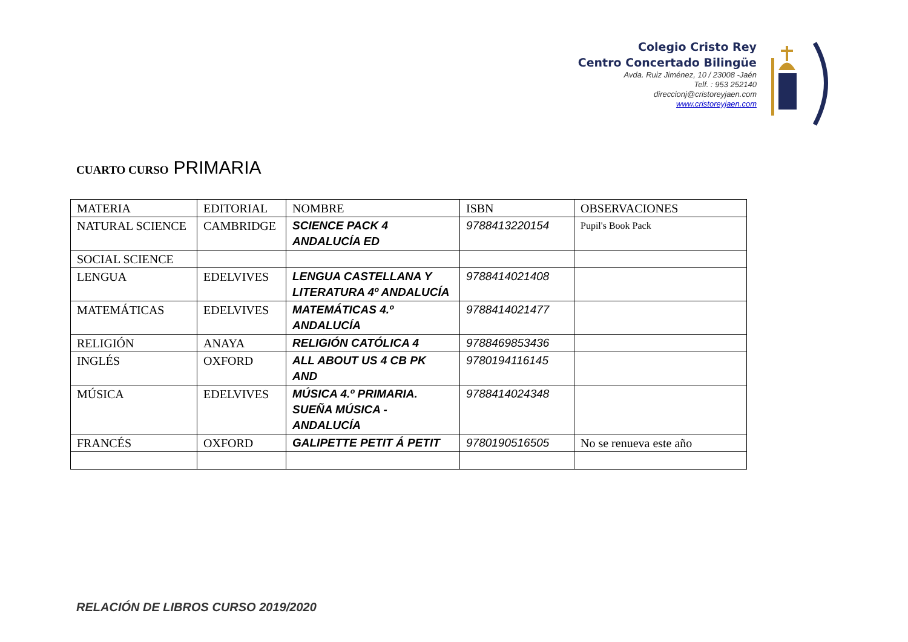Colegio Cristo Rey
Centro Concertado Bilingüe
Avda. Ruiz Jiménez, 10 / 23008 -Jaén
Telf. : 953 252140
direccionj@cristoreyjaen.com
www.cristoreyjaen.com
CUARTO CURSO PRIMARIA
| MATERIA | EDITORIAL | NOMBRE | ISBN | OBSERVACIONES |
| NATURAL SCIENCE | CAMBRIDGE | SCIENCE PACK 4 ANDALUCÍA ED | 9788413220154 | Pupil's Book Pack |
| SOCIAL SCIENCE | | | | |
| LENGUA | EDELVIVES | LENGUA CASTELLANA Y LITERATURA 4º ANDALUCÍA | 9788414021408 | |
| MATEMÁTICAS | EDELVIVES | MATEMÁTICAS 4.º ANDALUCÍA | 9788414021477 | |
| RELIGIÓN | ANAYA | RELIGIÓN CATÓLICA 4 | 9788469853436 | |
| INGLÉS | OXFORD | ALL ABOUT US 4 CB PK AND | 9780194116145 | |
| MÚSICA | EDELVIVES | MÚSICA 4.º PRIMARIA. SUEÑA MÚSICA - ANDALUCÍA | 9788414024348 | |
| FRANCÉS | OXFORD | GALIPETTE PETIT Á PETIT | 9780190516505 | No se renueva este año |
RELACIÓN DE LIBROS CURSO 2019/2020